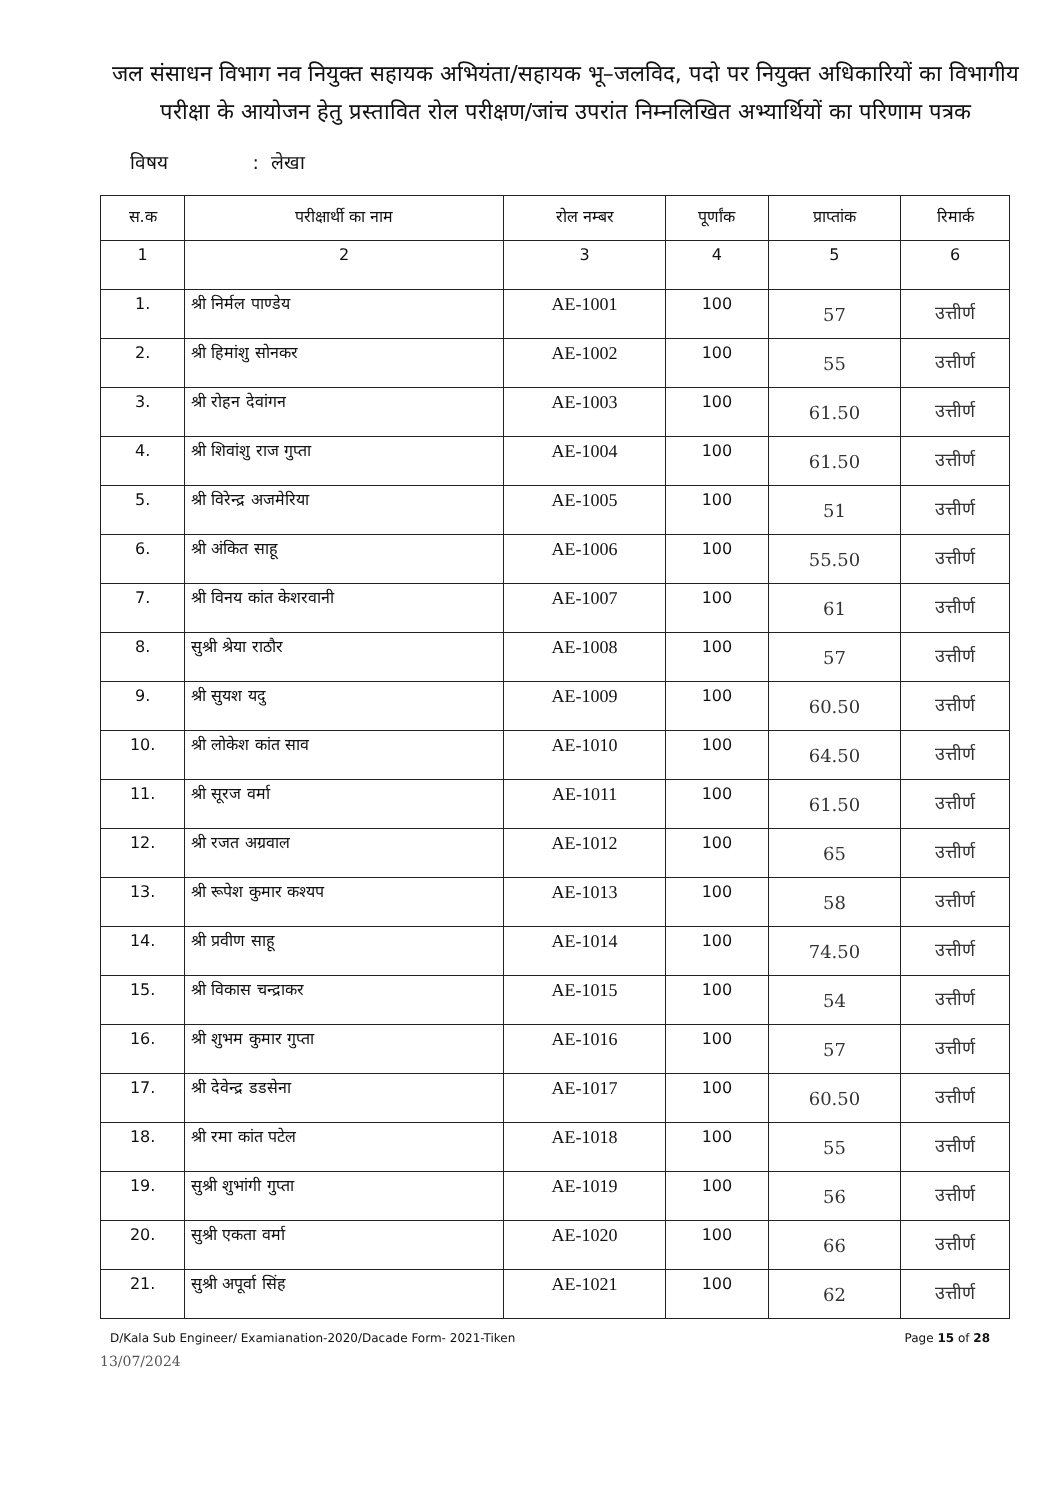जल संसाधन विभाग नव नियुक्त सहायक अभियंता/सहायक भू–जलविद, पदो पर नियुक्त अधिकारियों का विभागीय परीक्षा के आयोजन हेतु प्रस्तावित रोल परीक्षण/जांच उपरांत निम्नलिखित अभ्यार्थियों का परिणाम पत्रक
विषय : लेखा
| स.क | परीक्षार्थी का नाम | रोल नम्बर | पूर्णांक | प्राप्तांक | रिमार्क |
| --- | --- | --- | --- | --- | --- |
| 1 | 2 | 3 | 4 | 5 | 6 |
| 1. | श्री निर्मल पाण्डेय | AE-1001 | 100 | 57 | उत्तीर्ण |
| 2. | श्री हिमांशु सोनकर | AE-1002 | 100 | 55 | उत्तीर्ण |
| 3. | श्री रोहन देवांगन | AE-1003 | 100 | 61.50 | उत्तीर्ण |
| 4. | श्री शिवांशु राज गुप्ता | AE-1004 | 100 | 61.50 | उत्तीर्ण |
| 5. | श्री विरेन्द्र अजमेरिया | AE-1005 | 100 | 51 | उत्तीर्ण |
| 6. | श्री अंकित साहू | AE-1006 | 100 | 55.50 | उत्तीर्ण |
| 7. | श्री विनय कांत केशरवानी | AE-1007 | 100 | 61 | उत्तीर्ण |
| 8. | सुश्री श्रेया राठौर | AE-1008 | 100 | 57 | उत्तीर्ण |
| 9. | श्री सुयश यदु | AE-1009 | 100 | 60.50 | उत्तीर्ण |
| 10. | श्री लोकेश कांत साव | AE-1010 | 100 | 64.50 | उत्तीर्ण |
| 11. | श्री सूरज वर्मा | AE-1011 | 100 | 61.50 | उत्तीर्ण |
| 12. | श्री रजत अग्रवाल | AE-1012 | 100 | 65 | उत्तीर्ण |
| 13. | श्री रूपेश कुमार कश्यप | AE-1013 | 100 | 58 | उत्तीर्ण |
| 14. | श्री प्रवीण साहू | AE-1014 | 100 | 74.50 | उत्तीर्ण |
| 15. | श्री विकास चन्द्राकर | AE-1015 | 100 | 54 | उत्तीर्ण |
| 16. | श्री शुभम कुमार गुप्ता | AE-1016 | 100 | 57 | उत्तीर्ण |
| 17. | श्री देवेन्द्र डडसेना | AE-1017 | 100 | 60.50 | उत्तीर्ण |
| 18. | श्री रमा कांत पटेल | AE-1018 | 100 | 55 | उत्तीर्ण |
| 19. | सुश्री शुभांगी गुप्ता | AE-1019 | 100 | 56 | उत्तीर्ण |
| 20. | सुश्री एकता वर्मा | AE-1020 | 100 | 66 | उत्तीर्ण |
| 21. | सुश्री अपूर्वा सिंह | AE-1021 | 100 | 62 | उत्तीर्ण |
D/Kala Sub Engineer/ Examianation-2020/Dacade Form- 2021-Tiken Page 15 of 28
13/07/2024